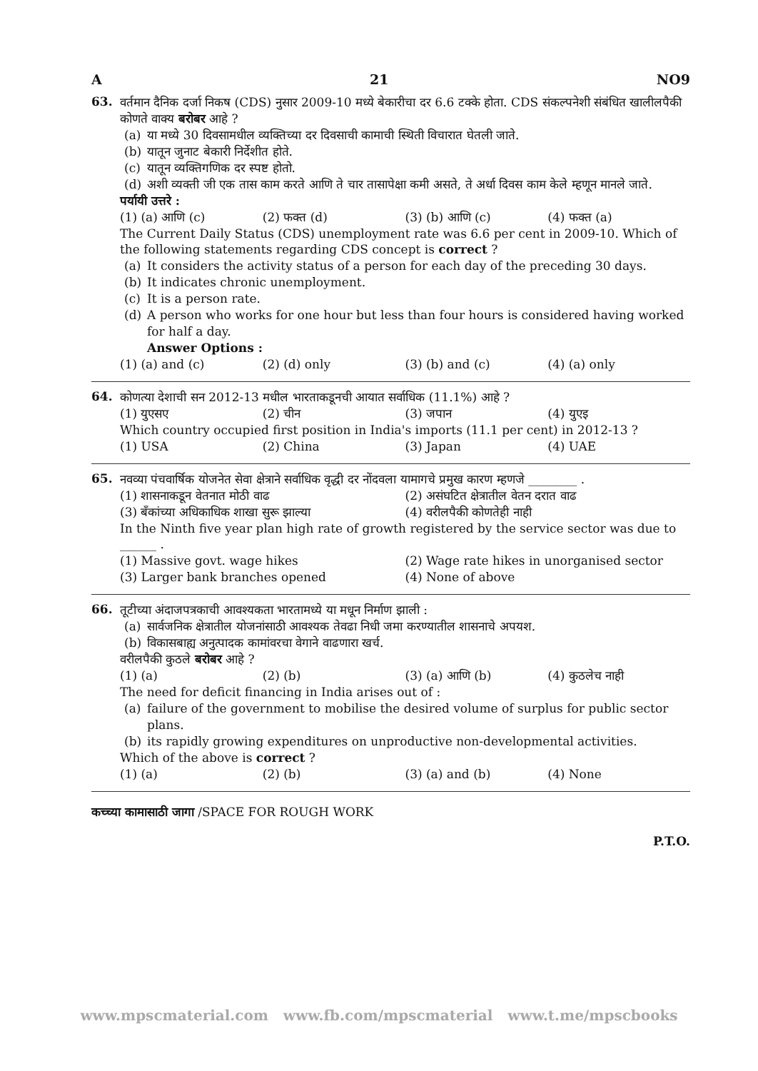A 21 NO9
63.
वर्तमान दैनिक दर्जा निकष (CDS) नुसार 2009-10 मध्ये बेकारीचा दर 6.6 टक्के होता. CDS संकल्पनेशी संबंधित खालीलपैकी कोणते वाक्य बरोबर आहे ?
(a) या मध्ये 30 दिवसामधील व्यक्तिच्या दर दिवसाची कामाची स्थिती विचारात घेतली जाते.
(b) यातून जुनाट बेकारी निर्देशीत होते.
(c) यातून व्यक्तिगणिक दर स्पष्ट होतो.
(d) अशी व्यक्ती जी एक तास काम करते आणि ते चार तासापेक्षा कमी असते, ते अर्धा दिवस काम केले म्हणून मानले जाते.
पर्यायी उत्तरे :
(1) (a) आणि (c) (2) फक्त (d) (3) (b) आणि (c) (4) फक्त (a)
The Current Daily Status (CDS) unemployment rate was 6.6 per cent in 2009-10. Which of the following statements regarding CDS concept is correct ?
(a) It considers the activity status of a person for each day of the preceding 30 days.
(b) It indicates chronic unemployment.
(c) It is a person rate.
(d) A person who works for one hour but less than four hours is considered having worked for half a day.
Answer Options :
(1) (a) and (c) (2) (d) only (3) (b) and (c) (4) (a) only
64.
कोणत्या देशाची सन 2012-13 मधील भारताकडूनची आयात सर्वाधिक (11.1%) आहे ?
(1) युएसए (2) चीन (3) जपान (4) युएइ
Which country occupied first position in India's imports (11.1 per cent) in 2012-13 ?
(1) USA (2) China (3) Japan (4) UAE
65.
नवव्या पंचवार्षिक योजनेत सेवा क्षेत्राने सर्वाधिक वृद्धी दर नोंदवला यामागचे प्रमुख कारण म्हणजे ________ .
(1) शासनाकडून वेतनात मोठी वाढ (2) असंघटित क्षेत्रातील वेतन दरात वाढ
(3) बँकांच्या अधिकाधिक शाखा सुरू झाल्या
(4) वरीलपैकी कोणतेही नाही
In the Ninth five year plan high rate of growth registered by the service sector was due to ______ .
(1) Massive govt. wage hikes (2) Wage rate hikes in unorganised sector
(3) Larger bank branches opened
(4) None of above
66.
तूटीच्या अंदाजपत्रकाची आवश्यकता भारतामध्ये या मधून निर्माण झाली :
(a) सार्वजनिक क्षेत्रातील योजनांसाठी आवश्यक तेवढा निधी जमा करण्यातील शासनाचे अपयश.
(b) विकासबाह्य अनुत्पादक कामांवरचा वेगाने वाढणारा खर्च.
वरीलपैकी कुठले बरोबर आहे ?
(1) (a) (2) (b) (3) (a) आणि (b) (4) कुठलेच नाही
The need for deficit financing in India arises out of :
(a) failure of the government to mobilise the desired volume of surplus for public sector plans.
(b) its rapidly growing expenditures on unproductive non-developmental activities.
Which of the above is correct ?
(1) (a) (2) (b) (3) (a) and (b) (4) None
कच्च्या कामासाठी जागा /SPACE FOR ROUGH WORK
P.T.O.
www.mpscmaterial.com www.fb.com/mpscmaterial www.t.me/mpscbooks